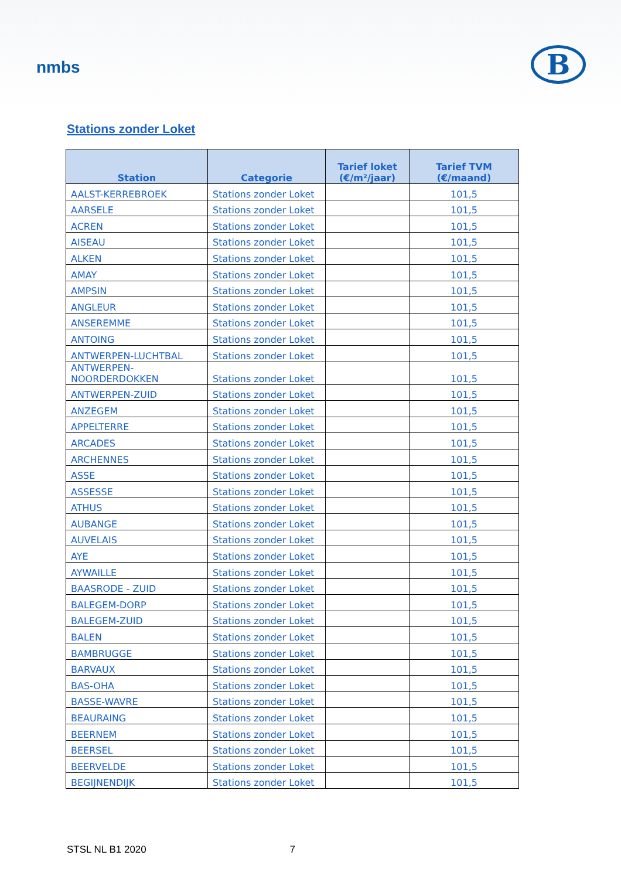nmbs
B
Stations zonder Loket
| Station | Categorie | Tarief loket (€/m²/jaar) | Tarief TVM (€/maand) |
| --- | --- | --- | --- |
| AALST-KERREBROEK | Stations zonder Loket | | 101,5 |
| AARSELE | Stations zonder Loket | | 101,5 |
| ACREN | Stations zonder Loket | | 101,5 |
| AISEAU | Stations zonder Loket | | 101,5 |
| ALKEN | Stations zonder Loket | | 101,5 |
| AMAY | Stations zonder Loket | | 101,5 |
| AMPSIN | Stations zonder Loket | | 101,5 |
| ANGLEUR | Stations zonder Loket | | 101,5 |
| ANSEREMME | Stations zonder Loket | | 101,5 |
| ANTOING | Stations zonder Loket | | 101,5 |
| ANTWERPEN-LUCHTBAL | Stations zonder Loket | | 101,5 |
| ANTWERPEN- NOORDERDOKKEN | Stations zonder Loket | | 101,5 |
| ANTWERPEN-ZUID | Stations zonder Loket | | 101,5 |
| ANZEGEM | Stations zonder Loket | | 101,5 |
| APPELTERRE | Stations zonder Loket | | 101,5 |
| ARCADES | Stations zonder Loket | | 101,5 |
| ARCHENNES | Stations zonder Loket | | 101,5 |
| ASSE | Stations zonder Loket | | 101,5 |
| ASSESSE | Stations zonder Loket | | 101,5 |
| ATHUS | Stations zonder Loket | | 101,5 |
| AUBANGE | Stations zonder Loket | | 101,5 |
| AUVELAIS | Stations zonder Loket | | 101,5 |
| AYE | Stations zonder Loket | | 101,5 |
| AYWAILLE | Stations zonder Loket | | 101,5 |
| BAASRODE - ZUID | Stations zonder Loket | | 101,5 |
| BALEGEM-DORP | Stations zonder Loket | | 101,5 |
| BALEGEM-ZUID | Stations zonder Loket | | 101,5 |
| BALEN | Stations zonder Loket | | 101,5 |
| BAMBRUGGE | Stations zonder Loket | | 101,5 |
| BARVAUX | Stations zonder Loket | | 101,5 |
| BAS-OHA | Stations zonder Loket | | 101,5 |
| BASSE-WAVRE | Stations zonder Loket | | 101,5 |
| BEAURAING | Stations zonder Loket | | 101,5 |
| BEERNEM | Stations zonder Loket | | 101,5 |
| BEERSEL | Stations zonder Loket | | 101,5 |
| BEERVELDE | Stations zonder Loket | | 101,5 |
| BEGIJNENDIJK | Stations zonder Loket | | 101,5 |
STSL NL B1 2020 7